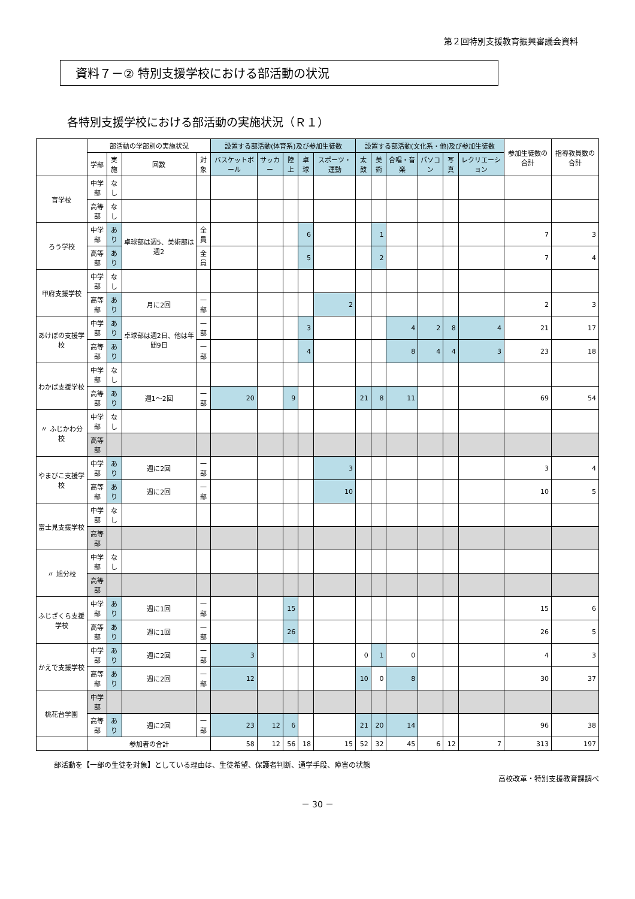第２回特別支援教育振興審議会資料
資料７－② 特別支援学校における部活動の状況
各特別支援学校における部活動の実施状況（Ｒ１）
| | 部活動の学部別の実施状況 | | | | 設置する部活動(体育系)及び参加生徒数 | | | | | 設置する部活動(文化系・他)及び参加生徒数 | | | | | | 参加生徒数の合計 | 指導教員数の合計 |
| --- | --- | --- | --- | --- | --- | --- | --- | --- | --- | --- | --- | --- | --- | --- | --- | --- | --- |
| | 学部 | 実施 | 回数 | 対象 | バスケットボール | サッカー | 陸上 | 卓球 | スポーツ・運動 | 太鼓 | 美術 | 合唱・音楽 | パソコン | 写真 | レクリエーション | | |
| 盲学校 | 中学部 | なし | | | | | | | | | | | | | | | |
| | 高等部 | なし | | | | | | | | | | | | | | | |
| ろう学校 | 中学部 | あり | 卓球部は週5、美術部は週2 | 全員 | | | | 6 | | | 1 | | | | | 7 | 3 |
| | 高等部 | あり | | 全員 | | | | 5 | | | 2 | | | | | 7 | 4 |
| 甲府支援学校 | 中学部 | なし | | | | | | | | | | | | | | | |
| | 高等部 | あり | 月に2回 | 一部 | | | | | 2 | | | | | | | 2 | 3 |
| あけぼの支援学校 | 中学部 | あり | 卓球部は週2日、他は年間9日 | 一部 | | | | 3 | | | | 4 | 2 | 8 | 4 | 21 | 17 |
| | 高等部 | あり | | 一部 | | | | 4 | | | | 8 | 4 | 4 | 3 | 23 | 18 |
| わかば支援学校 | 中学部 | なし | | | | | | | | | | | | | | | |
| | 高等部 | あり | 週1～2回 | 一部 | 20 | | 9 | | | 21 | 8 | 11 | | | | 69 | 54 |
| 〃 ふじかわ分校 | 中学部 | なし | | | | | | | | | | | | | | | |
| | 高等部 | | | | | | | | | | | | | | | | |
| やまびこ支援学校 | 中学部 | あり | 週に2回 | 一部 | | | | | 3 | | | | | | | 3 | 4 |
| | 高等部 | あり | 週に2回 | 一部 | | | | | 10 | | | | | | | 10 | 5 |
| 富士見支援学校 | 中学部 | なし | | | | | | | | | | | | | | | |
| | 高等部 | | | | | | | | | | | | | | | | |
| 〃 旭分校 | 中学部 | なし | | | | | | | | | | | | | | | |
| | 高等部 | | | | | | | | | | | | | | | | |
| ふじざくら支援学校 | 中学部 | あり | 週に1回 | 一部 | | | 15 | | | | | | | | | 15 | 6 |
| | 高等部 | あり | 週に1回 | 一部 | | | 26 | | | | | | | | | 26 | 5 |
| かえで支援学校 | 中学部 | あり | 週に2回 | 一部 | 3 | | | | | 0 | 1 | 0 | | | | 4 | 3 |
| | 高等部 | あり | 週に2回 | 一部 | 12 | | | | | 10 | 0 | 8 | | | | 30 | 37 |
| 桃花台学園 | 中学部 | | | | | | | | | | | | | | | | |
| | 高等部 | あり | 週に2回 | 一部 | 23 | 12 | 6 | | | 21 | 20 | 14 | | | | 96 | 38 |
| | 参加者の合計 | | | | 58 | 12 | 56 | 18 | 15 | 52 | 32 | 45 | 6 | 12 | 7 | 313 | 197 |
部活動を【一部の生徒を対象】としている理由は、生徒希望、保護者判断、通学手段、障害の状態
高校改革・特別支援教育課調べ
－ 30 －